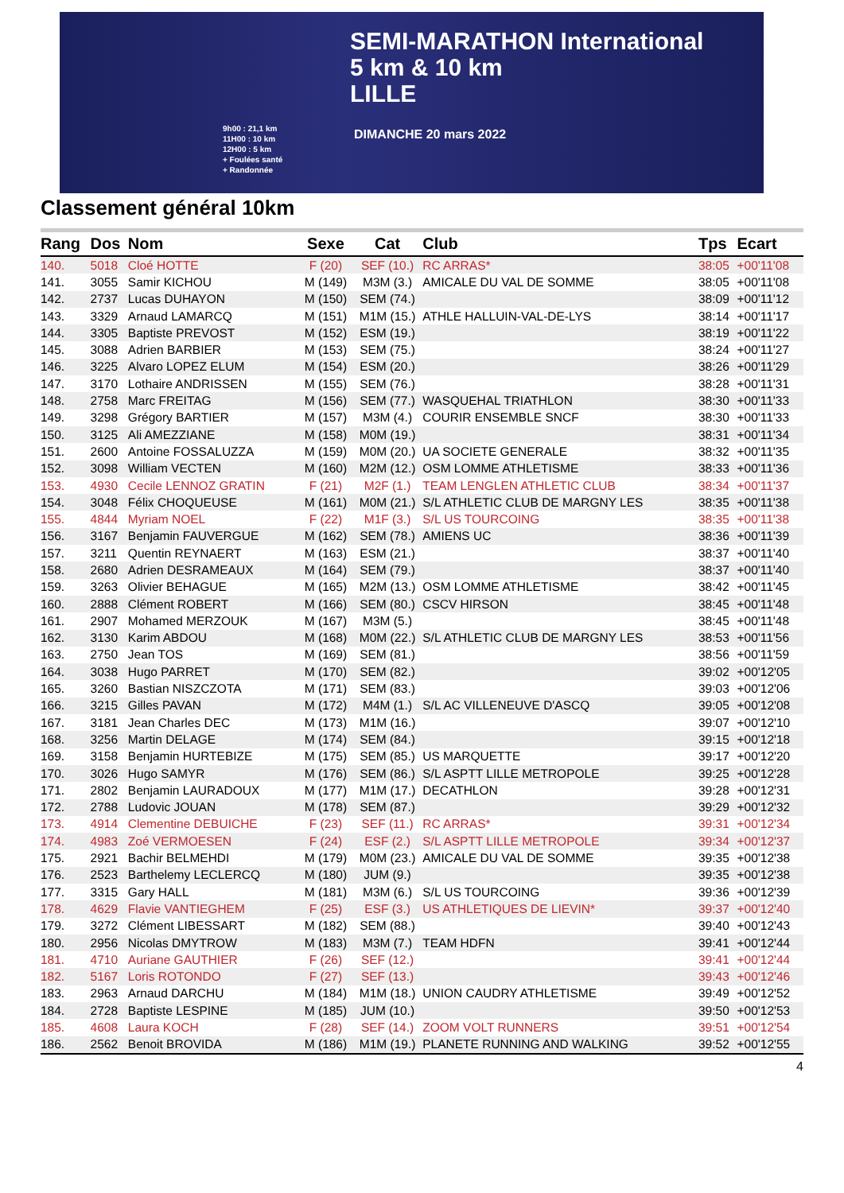SEMI-MARATHON International
5 km & 10 km
LILLE
9h00 : 21,1 km
11H00 : 10 km
12H00 : 5 km
+ Foulées santé
+ Randonnée
DIMANCHE 20 mars 2022
Classement général 10km
| Rang | Dos | Nom | Sexe | Cat | Club | Tps | Ecart |
| --- | --- | --- | --- | --- | --- | --- | --- |
| 140. | 5018 | Cloé HOTTE | F (20) | SEF (10.) | RC ARRAS* | 38:05 | +00'11'08 |
| 141. | 3055 | Samir KICHOU | M (149) | M3M (3.) | AMICALE DU VAL DE SOMME | 38:05 | +00'11'08 |
| 142. | 2737 | Lucas DUHAYON | M (150) | SEM (74.) | | 38:09 | +00'11'12 |
| 143. | 3329 | Arnaud LAMARCQ | M (151) | M1M (15.) | ATHLE HALLUIN-VAL-DE-LYS | 38:14 | +00'11'17 |
| 144. | 3305 | Baptiste PREVOST | M (152) | ESM (19.) | | 38:19 | +00'11'22 |
| 145. | 3088 | Adrien BARBIER | M (153) | SEM (75.) | | 38:24 | +00'11'27 |
| 146. | 3225 | Alvaro LOPEZ ELUM | M (154) | ESM (20.) | | 38:26 | +00'11'29 |
| 147. | 3170 | Lothaire ANDRISSEN | M (155) | SEM (76.) | | 38:28 | +00'11'31 |
| 148. | 2758 | Marc FREITAG | M (156) | SEM (77.) | WASQUEHAL TRIATHLON | 38:30 | +00'11'33 |
| 149. | 3298 | Grégory BARTIER | M (157) | M3M (4.) | COURIR ENSEMBLE SNCF | 38:30 | +00'11'33 |
| 150. | 3125 | Ali AMEZZIANE | M (158) | M0M (19.) | | 38:31 | +00'11'34 |
| 151. | 2600 | Antoine FOSSALUZZA | M (159) | M0M (20.) | UA SOCIETE GENERALE | 38:32 | +00'11'35 |
| 152. | 3098 | William VECTEN | M (160) | M2M (12.) | OSM LOMME ATHLETISME | 38:33 | +00'11'36 |
| 153. | 4930 | Cecile LENNOZ GRATIN | F (21) | M2F (1.) | TEAM LENGLEN ATHLETIC CLUB | 38:34 | +00'11'37 |
| 154. | 3048 | Félix CHOQUEUSE | M (161) | M0M (21.) | S/L ATHLETIC CLUB DE MARGNY LES | 38:35 | +00'11'38 |
| 155. | 4844 | Myriam NOEL | F (22) | M1F (3.) | S/L US TOURCOING | 38:35 | +00'11'38 |
| 156. | 3167 | Benjamin FAUVERGUE | M (162) | SEM (78.) | AMIENS UC | 38:36 | +00'11'39 |
| 157. | 3211 | Quentin REYNAERT | M (163) | ESM (21.) | | 38:37 | +00'11'40 |
| 158. | 2680 | Adrien DESRAMEAUX | M (164) | SEM (79.) | | 38:37 | +00'11'40 |
| 159. | 3263 | Olivier BEHAGUE | M (165) | M2M (13.) | OSM LOMME ATHLETISME | 38:42 | +00'11'45 |
| 160. | 2888 | Clément ROBERT | M (166) | SEM (80.) | CSCV HIRSON | 38:45 | +00'11'48 |
| 161. | 2907 | Mohamed MERZOUK | M (167) | M3M (5.) | | 38:45 | +00'11'48 |
| 162. | 3130 | Karim ABDOU | M (168) | M0M (22.) | S/L ATHLETIC CLUB DE MARGNY LES | 38:53 | +00'11'56 |
| 163. | 2750 | Jean TOS | M (169) | SEM (81.) | | 38:56 | +00'11'59 |
| 164. | 3038 | Hugo PARRET | M (170) | SEM (82.) | | 39:02 | +00'12'05 |
| 165. | 3260 | Bastian NISZCZOTA | M (171) | SEM (83.) | | 39:03 | +00'12'06 |
| 166. | 3215 | Gilles PAVAN | M (172) | M4M (1.) | S/L AC VILLENEUVE D'ASCQ | 39:05 | +00'12'08 |
| 167. | 3181 | Jean Charles DEC | M (173) | M1M (16.) | | 39:07 | +00'12'10 |
| 168. | 3256 | Martin DELAGE | M (174) | SEM (84.) | | 39:15 | +00'12'18 |
| 169. | 3158 | Benjamin HURTEBIZE | M (175) | SEM (85.) | US MARQUETTE | 39:17 | +00'12'20 |
| 170. | 3026 | Hugo SAMYR | M (176) | SEM (86.) | S/L ASPTT LILLE METROPOLE | 39:25 | +00'12'28 |
| 171. | 2802 | Benjamin LAURADOUX | M (177) | M1M (17.) | DECATHLON | 39:28 | +00'12'31 |
| 172. | 2788 | Ludovic JOUAN | M (178) | SEM (87.) | | 39:29 | +00'12'32 |
| 173. | 4914 | Clementine DEBUICHE | F (23) | SEF (11.) | RC ARRAS* | 39:31 | +00'12'34 |
| 174. | 4983 | Zoé VERMOESEN | F (24) | ESF (2.) | S/L ASPTT LILLE METROPOLE | 39:34 | +00'12'37 |
| 175. | 2921 | Bachir BELMEHDI | M (179) | M0M (23.) | AMICALE DU VAL DE SOMME | 39:35 | +00'12'38 |
| 176. | 2523 | Barthelemy LECLERCQ | M (180) | JUM (9.) | | 39:35 | +00'12'38 |
| 177. | 3315 | Gary HALL | M (181) | M3M (6.) | S/L US TOURCOING | 39:36 | +00'12'39 |
| 178. | 4629 | Flavie VANTIEGHEM | F (25) | ESF (3.) | US ATHLETIQUES DE LIEVIN* | 39:37 | +00'12'40 |
| 179. | 3272 | Clément LIBESSART | M (182) | SEM (88.) | | 39:40 | +00'12'43 |
| 180. | 2956 | Nicolas DMYTROW | M (183) | M3M (7.) | TEAM HDFN | 39:41 | +00'12'44 |
| 181. | 4710 | Auriane GAUTHIER | F (26) | SEF (12.) | | 39:41 | +00'12'44 |
| 182. | 5167 | Loris ROTONDO | F (27) | SEF (13.) | | 39:43 | +00'12'46 |
| 183. | 2963 | Arnaud DARCHU | M (184) | M1M (18.) | UNION CAUDRY ATHLETISME | 39:49 | +00'12'52 |
| 184. | 2728 | Baptiste LESPINE | M (185) | JUM (10.) | | 39:50 | +00'12'53 |
| 185. | 4608 | Laura KOCH | F (28) | SEF (14.) | ZOOM VOLT RUNNERS | 39:51 | +00'12'54 |
| 186. | 2562 | Benoit BROVIDA | M (186) | M1M (19.) | PLANETE RUNNING AND WALKING | 39:52 | +00'12'55 |
4